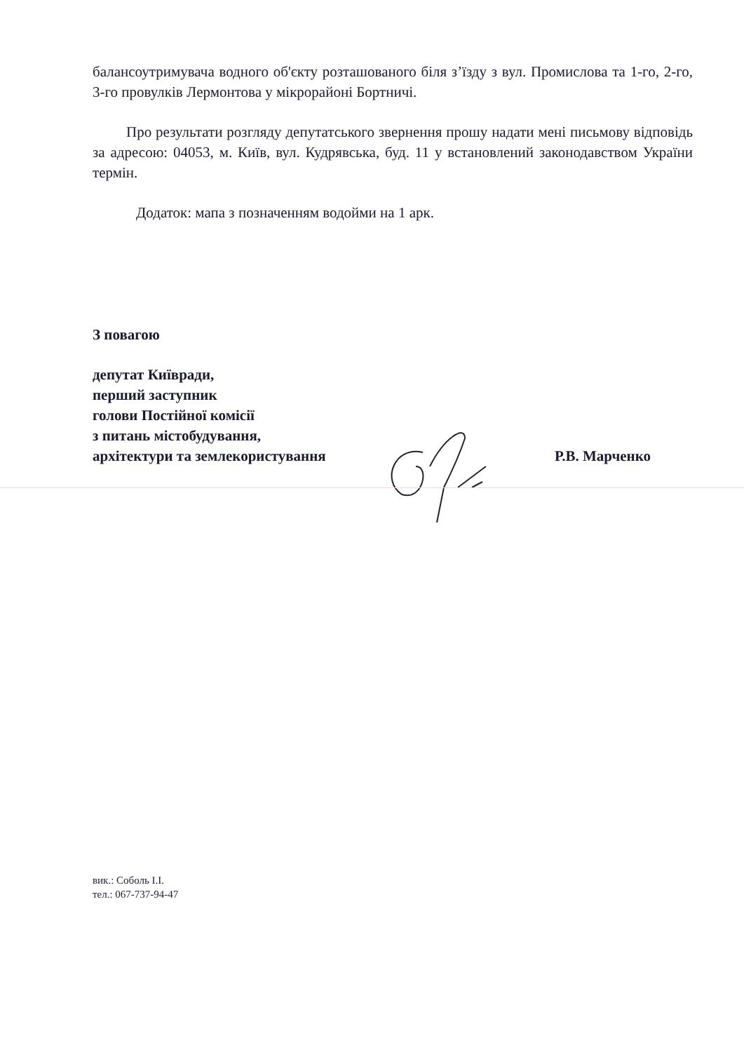балансоутримувача водного об'єкту розташованого біля з’їзду з вул. Промислова та 1-го, 2-го, 3-го провулків Лермонтова у мікрорайоні Бортничі.
Про результати розгляду депутатського звернення прошу надати мені письмову відповідь за адресою: 04053, м. Київ, вул. Кудрявська, буд. 11 у встановлений законодавством України термін.
Додаток: мапа з позначенням водойми на 1 арк.
З повагою
депутат Київради,
перший заступник
голови Постійної комісії
з питань містобудування,
архітектури та землекористування
Р.В. Марченко
вик.: Соболь І.І.
тел.: 067-737-94-47